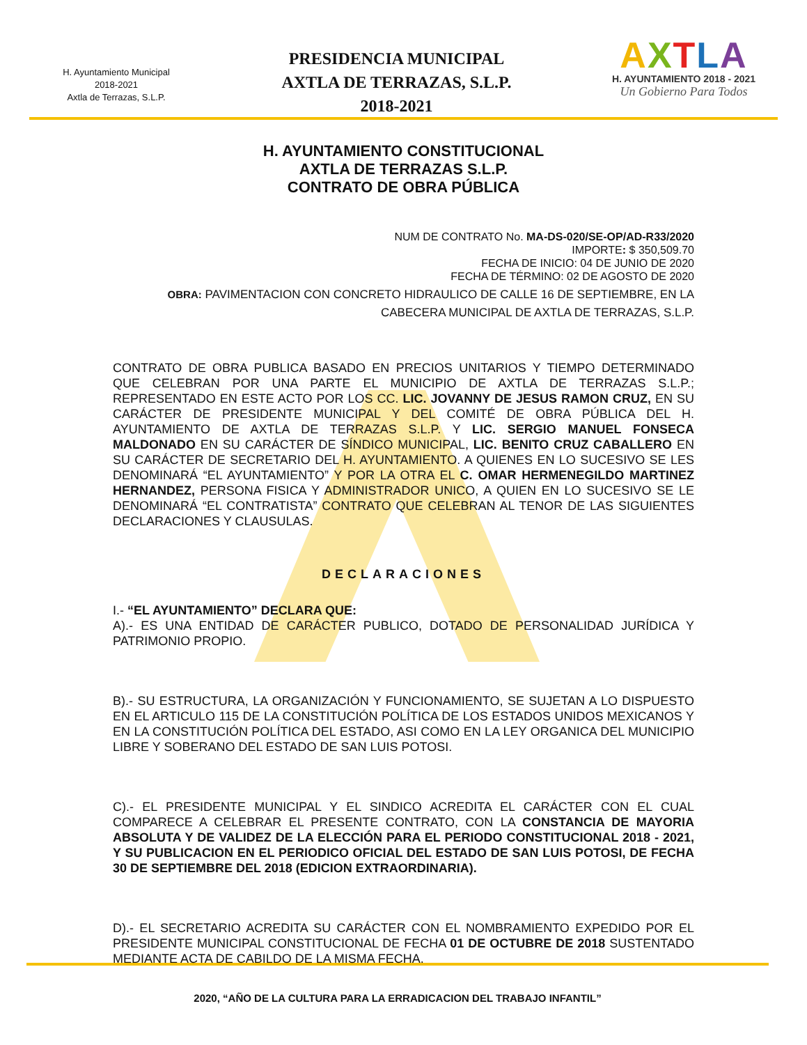H. Ayuntamiento Municipal
2018-2021
Axtla de Terrazas, S.L.P.
PRESIDENCIA MUNICIPAL
AXTLA DE TERRAZAS, S.L.P.
2018-2021
AXTLA
H. AYUNTAMIENTO 2018 - 2021
Un Gobierno Para Todos
H. AYUNTAMIENTO CONSTITUCIONAL
AXTLA DE TERRAZAS S.L.P.
CONTRATO DE OBRA PÚBLICA
NUM DE CONTRATO No. MA-DS-020/SE-OP/AD-R33/2020
IMPORTE: $ 350,509.70
FECHA DE INICIO: 04 DE JUNIO DE 2020
FECHA DE TÉRMINO: 02 DE AGOSTO DE 2020
OBRA: PAVIMENTACION CON CONCRETO HIDRAULICO DE CALLE 16 DE SEPTIEMBRE, EN LA CABECERA MUNICIPAL DE AXTLA DE TERRAZAS, S.L.P.
CONTRATO DE OBRA PUBLICA BASADO EN PRECIOS UNITARIOS Y TIEMPO DETERMINADO QUE CELEBRAN POR UNA PARTE EL MUNICIPIO DE AXTLA DE TERRAZAS S.L.P.; REPRESENTADO EN ESTE ACTO POR LOS CC. LIC. JOVANNY DE JESUS RAMON CRUZ, EN SU CARÁCTER DE PRESIDENTE MUNICIPAL Y DEL COMITÉ DE OBRA PÚBLICA DEL H. AYUNTAMIENTO DE AXTLA DE TERRAZAS S.L.P. Y LIC. SERGIO MANUEL FONSECA MALDONADO EN SU CARÁCTER DE SÍNDICO MUNICIPAL, LIC. BENITO CRUZ CABALLERO EN SU CARÁCTER DE SECRETARIO DEL H. AYUNTAMIENTO. A QUIENES EN LO SUCESIVO SE LES DENOMINARÁ “EL AYUNTAMIENTO” Y POR LA OTRA EL C. OMAR HERMENEGILDO MARTINEZ HERNANDEZ, PERSONA FISICA Y ADMINISTRADOR UNICO, A QUIEN EN LO SUCESIVO SE LE DENOMINARÁ “EL CONTRATISTA” CONTRATO QUE CELEBRAN AL TENOR DE LAS SIGUIENTES DECLARACIONES Y CLAUSULAS.
DECLARACIONES
I.- “EL AYUNTAMIENTO” DECLARA QUE:
A).- ES UNA ENTIDAD DE CARÁCTER PUBLICO, DOTADO DE PERSONALIDAD JURÍDICA Y PATRIMONIO PROPIO.
B).- SU ESTRUCTURA, LA ORGANIZACIÓN Y FUNCIONAMIENTO, SE SUJETAN A LO DISPUESTO EN EL ARTICULO 115 DE LA CONSTITUCIÓN POLÍTICA DE LOS ESTADOS UNIDOS MEXICANOS Y EN LA CONSTITUCIÓN POLÍTICA DEL ESTADO, ASI COMO EN LA LEY ORGANICA DEL MUNICIPIO LIBRE Y SOBERANO DEL ESTADO DE SAN LUIS POTOSI.
C).- EL PRESIDENTE MUNICIPAL Y EL SINDICO ACREDITA EL CARÁCTER CON EL CUAL COMPARECE A CELEBRAR EL PRESENTE CONTRATO, CON LA CONSTANCIA DE MAYORIA ABSOLUTA Y DE VALIDEZ DE LA ELECCIÓN PARA EL PERIODO CONSTITUCIONAL 2018 - 2021, Y SU PUBLICACION EN EL PERIODICO OFICIAL DEL ESTADO DE SAN LUIS POTOSI, DE FECHA 30 DE SEPTIEMBRE DEL 2018 (EDICION EXTRAORDINARIA).
D).- EL SECRETARIO ACREDITA SU CARÁCTER CON EL NOMBRAMIENTO EXPEDIDO POR EL PRESIDENTE MUNICIPAL CONSTITUCIONAL DE FECHA 01 DE OCTUBRE DE 2018 SUSTENTADO MEDIANTE ACTA DE CABILDO DE LA MISMA FECHA.
2020, “AÑO DE LA CULTURA PARA LA ERRADICACION DEL TRABAJO INFANTIL”